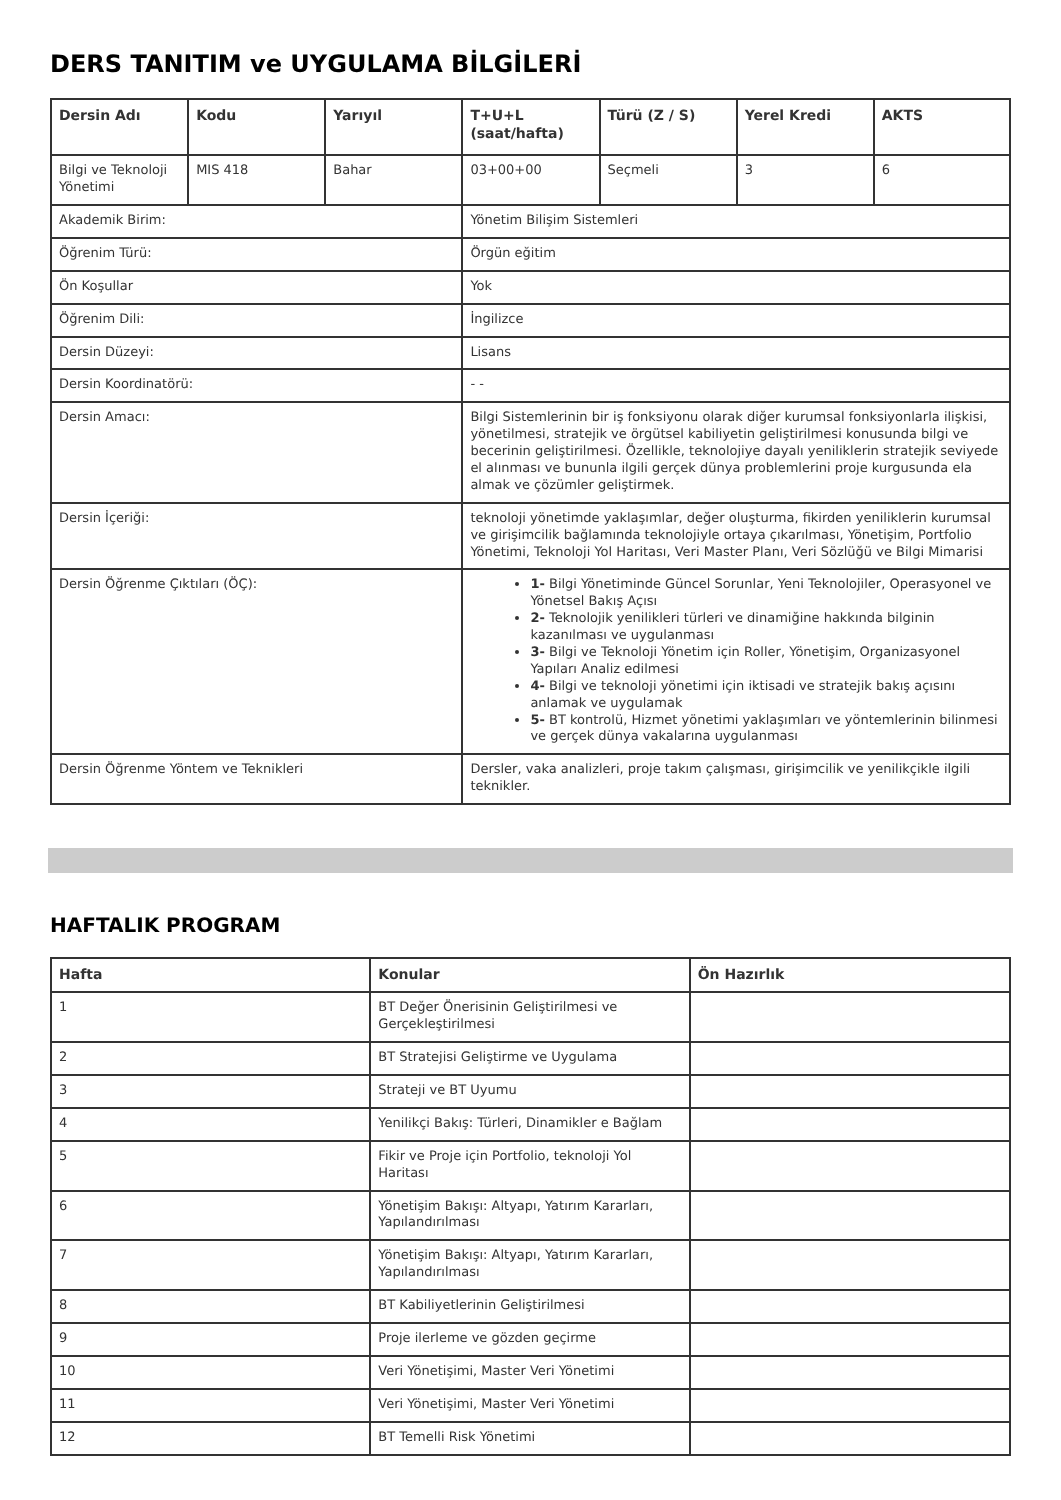DERS TANITIM ve UYGULAMA BİLGİLERİ
| Dersin Adı | Kodu | Yarıyıl | T+U+L (saat/hafta) | Türü (Z / S) | Yerel Kredi | AKTS |
| --- | --- | --- | --- | --- | --- | --- |
| Bilgi ve Teknoloji Yönetimi | MIS 418 | Bahar | 03+00+00 | Seçmeli | 3 | 6 |
| Akademik Birim: | | | Yönetim Bilişim Sistemleri | | | |
| Öğrenim Türü: | | | Örgün eğitim | | | |
| Ön Koşullar | | | Yok | | | |
| Öğrenim Dili: | | | İngilizce | | | |
| Dersin Düzeyi: | | | Lisans | | | |
| Dersin Koordinatörü: | | | - - | | | |
| Dersin Amacı: | | | Bilgi Sistemlerinin bir iş fonksiyonu olarak diğer kurumsal fonksiyonlarla ilişkisi, yönetilmesi, stratejik ve örgütsel kabiliyetin geliştirilmesi konusunda bilgi ve becerinin geliştirilmesi. Özellikle, teknolojiye dayalı yeniliklerin stratejik seviyede el alınması ve bununla ilgili gerçek dünya problemlerini proje kurgusunda ela almak ve çözümler geliştirmek. | | | |
| Dersin İçeriği: | | | teknoloji yönetimde yaklaşımlar, değer oluşturma, fikirden yeniliklerin kurumsal ve girişimcilik bağlamında teknolojiyle ortaya çıkarılması, Yönetişim, Portfolio Yönetimi, Teknoloji Yol Haritası, Veri Master Planı, Veri Sözlüğü ve Bilgi Mimarisi | | | |
| Dersin Öğrenme Çıktıları (ÖÇ): | | | 1- Bilgi Yönetiminde Güncel Sorunlar, Yeni Teknolojiler, Operasyonel ve Yönetsel Bakış Açısı 2- Teknolojik yenilikleri türleri ve dinamiğine hakkında bilginin kazanılması ve uygulanması 3- Bilgi ve Teknoloji Yönetim için Roller, Yönetişim, Organizasyonel Yapıları Analiz edilmesi 4- Bilgi ve teknoloji yönetimi için iktisadi ve stratejik bakış açısını anlamak ve uygulamak 5- BT kontrolü, Hizmet yönetimi yaklaşımları ve yöntemlerinin bilinmesi ve gerçek dünya vakalarına uygulanması | | | |
| Dersin Öğrenme Yöntem ve Teknikleri | | | Dersler, vaka analizleri, proje takım çalışması, girişimcilik ve yenilikçikle ilgili teknikler. | | | |
HAFTALIK PROGRAM
| Hafta | Konular | Ön Hazırlık |
| --- | --- | --- |
| 1 | BT Değer Önerisinin Geliştirilmesi ve Gerçekleştirilmesi | |
| 2 | BT Stratejisi Geliştirme ve Uygulama | |
| 3 | Strateji ve BT Uyumu | |
| 4 | Yenilikçi Bakış: Türleri, Dinamikler e Bağlam | |
| 5 | Fikir ve Proje için Portfolio, teknoloji Yol Haritası | |
| 6 | Yönetişim Bakışı: Altyapı, Yatırım Kararları, Yapılandırılması | |
| 7 | Yönetişim Bakışı: Altyapı, Yatırım Kararları, Yapılandırılması | |
| 8 | BT Kabiliyetlerinin Geliştirilmesi | |
| 9 | Proje ilerleme ve gözden geçirme | |
| 10 | Veri Yönetişimi, Master Veri Yönetimi | |
| 11 | Veri Yönetişimi, Master Veri Yönetimi | |
| 12 | BT Temelli Risk Yönetimi | |